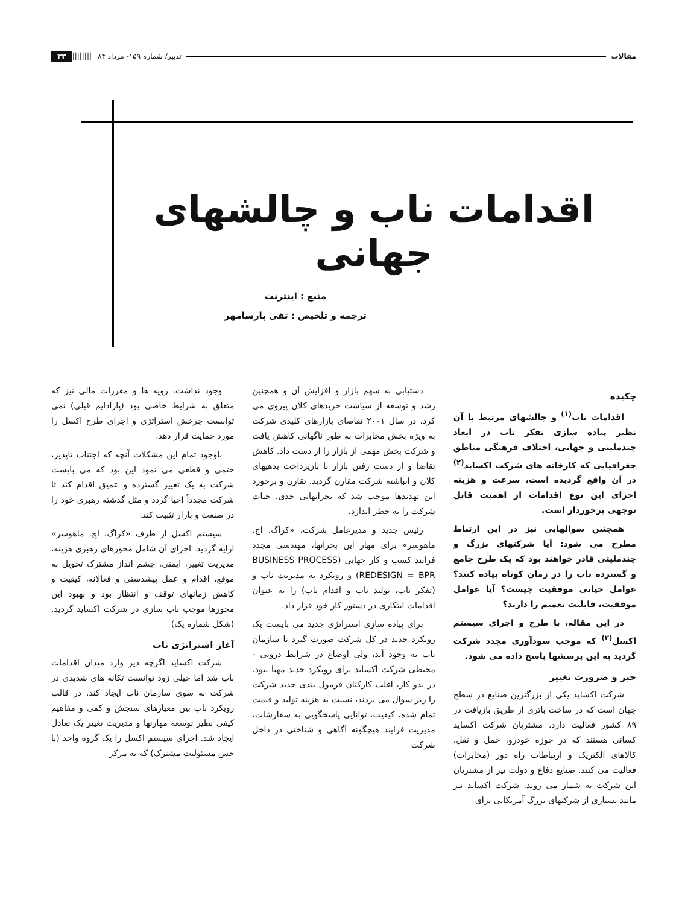مقالات تدبیر/ شماره ۱۵۹- مرداد ۸۴ |||||||| ۳۳
اقدامات ناب و چالشهای جهانی
منبع : اینترنت
ترجمه و تلخیص : تقی پارسامهر
چکیده
اقدامات ناب<sup>(۱)</sup> و چالشهای مرتبط با آن نظیر پیاده سازی تفکر ناب در ابعاد چندملیتی و جهانی، اختلاف فرهنگی مناطق جغرافیایی که کارخانه های شرکت اکساید<sup>(۲)</sup> در آن واقع گردیده است، سرعت و هزینه اجرای این نوع اقدامات از اهمیت قابل توجهی برخوردار است.
همچنین سوالهایی نیز در این ارتباط مطرح می شود: آیا شرکتهای بزرگ و چندملیتی قادر خواهند بود که یک طرح جامع و گسترده ناب را در زمان کوتاه پیاده کنند؟ عوامل حیاتی موفقیت چیست؟ آیا عوامل موفقیت، قابلیت تعمیم را دارند؟
در این مقاله، با طرح و اجرای سیستم اکسل<sup>(۳)</sup> که موجب سودآوری مجدد شرکت گردید به این پرسشها پاسخ داده می شود.
جبر و ضرورت تغییر
شرکت اکساید یکی از بزرگترین صنایع در سطح جهان است که در ساخت باتری از طریق بازیافت در ۸۹ کشور فعالیت دارد. مشتریان شرکت اکساید کسانی هستند که در حوزه خودرو، حمل و نقل، کالاهای الکتریک و ارتباطات راه دور (مخابرات) فعالیت می کنند. صنایع دفاع و دولت نیز از مشتریان این شرکت به شمار می روند. شرکت اکساید نیز مانند بسیاری از شرکتهای بزرگ آمریکایی برای
دستیابی به سهم بازار و افزایش آن و همچنین رشد و توسعه از سیاست خریدهای کلان پیروی می کرد. در سال ۲۰۰۱ تقاضای بازارهای کلیدی شرکت به ویژه بخش مخابرات به طور ناگهانی کاهش یافت و شرکت بخش مهمی از بازار را از دست داد. کاهش تقاضا و از دست رفتن بازار با بازپرداخت بدهیهای کلان و انباشته شرکت مقارن گردید. تقارن و برخورد این تهدیدها موجب شد که بحرانهایی جدی، حیات شرکت را به خطر اندازد.
رئیس جدید و مدیرعامل شرکت، «کراگ. اچ. ماهوسر» برای مهار این بحرانها، مهندسی مجدد فرایند کسب و کار جهانی (BUSINESS PROCESS REDESIGN = BPR) و رویکرد به مدیریت ناب و (تفکر ناب، تولید ناب و اقدام ناب) را به عنوان اقدامات ابتکاری در دستور کار خود قرار داد.
برای پیاده سازی استراتژی جدید می بایست یک رویکرد جدید در کل شرکت صورت گیرد تا سازمان ناب به وجود آید، ولی اوضاع در شرایط درونی - محیطی شرکت اکساید برای رویکرد جدید مهیا نبود. در بدو کار، اغلب کارکنان فرمول بندی جدید شرکت را زیر سوال می بردند، نسبت به هزینه تولید و قیمت تمام شده، کیفیت، توانایی پاسخگویی به سفارشات، مدیریت فرایند هیچگونه آگاهی و شناختی در داخل شرکت
وجود نداشت، رویه ها و مقررات مالی نیز که متعلق به شرایط خاصی بود (پارادایم قبلی) نمی توانست چرخش استراتژی و اجرای طرح اکسل را مورد حمایت قرار دهد.
باوجود تمام این مشکلات آنچه که اجتناب ناپذیر، حتمی و قطعی می نمود این بود که می بایست شرکت به یک تغییر گسترده و عمیق اقدام کند تا شرکت مجدداً احیا گردد و مثل گذشته رهبری خود را در صنعت و بازار تثبیت کند.
سیستم اکسل از طرف «کراگ. اچ. ماهوسر» ارایه گردید. اجزای آن شامل محورهای رهبری هزینه، مدیریت تغییر، ایمنی، چشم انداز مشترک تحویل به موقع، اقدام و عمل پیشدستی و فعالانه، کیفیت و کاهش زمانهای توقف و انتظار بود و بهبود این محورها موجب ناب سازی در شرکت اکساید گردید. (شکل شماره یک)
آغاز استراتژی ناب
شرکت اکساید اگرچه دیر وارد میدان اقدامات ناب شد اما خیلی زود توانست تکانه های شدیدی در شرکت به سوی سازمان ناب ایجاد کند. در قالب رویکرد ناب بین معیارهای سنجش و کمی و مفاهیم کیفی نظیر توسعه مهارتها و مدیریت تغییر یک تعادل ایجاد شد. اجرای سیستم اکسل را یک گروه واحد (با حس مسئولیت مشترک) که به مرکز